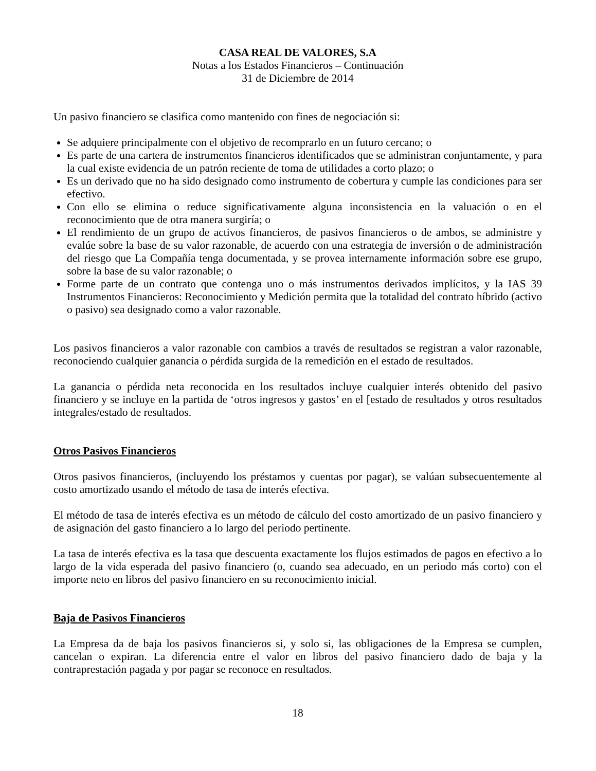CASA REAL DE VALORES, S.A
Notas a los Estados Financieros – Continuación
31 de Diciembre de 2014
Un pasivo financiero se clasifica como mantenido con fines de negociación si:
Se adquiere principalmente con el objetivo de recomprarlo en un futuro cercano; o
Es parte de una cartera de instrumentos financieros identificados que se administran conjuntamente, y para la cual existe evidencia de un patrón reciente de toma de utilidades a corto plazo; o
Es un derivado que no ha sido designado como instrumento de cobertura y cumple las condiciones para ser efectivo.
Con ello se elimina o reduce significativamente alguna inconsistencia en la valuación o en el reconocimiento que de otra manera surgiría; o
El rendimiento de un grupo de activos financieros, de pasivos financieros o de ambos, se administre y evalúe sobre la base de su valor razonable, de acuerdo con una estrategia de inversión o de administración del riesgo que La Compañía tenga documentada, y se provea internamente información sobre ese grupo, sobre la base de su valor razonable; o
Forme parte de un contrato que contenga uno o más instrumentos derivados implícitos, y la IAS 39 Instrumentos Financieros: Reconocimiento y Medición permita que la totalidad del contrato híbrido (activo o pasivo) sea designado como a valor razonable.
Los pasivos financieros a valor razonable con cambios a través de resultados se registran a valor razonable, reconociendo cualquier ganancia o pérdida surgida de la remedición en el estado de resultados.
La ganancia o pérdida neta reconocida en los resultados incluye cualquier interés obtenido del pasivo financiero y se incluye en la partida de ‘otros ingresos y gastos’ en el [estado de resultados y otros resultados integrales/estado de resultados.
Otros Pasivos Financieros
Otros pasivos financieros, (incluyendo los préstamos y cuentas por pagar), se valúan subsecuentemente al costo amortizado usando el método de tasa de interés efectiva.
El método de tasa de interés efectiva es un método de cálculo del costo amortizado de un pasivo financiero y de asignación del gasto financiero a lo largo del periodo pertinente.
La tasa de interés efectiva es la tasa que descuenta exactamente los flujos estimados de pagos en efectivo a lo largo de la vida esperada del pasivo financiero (o, cuando sea adecuado, en un periodo más corto) con el importe neto en libros del pasivo financiero en su reconocimiento inicial.
Baja de Pasivos Financieros
La Empresa da de baja los pasivos financieros si, y solo si, las obligaciones de la Empresa se cumplen, cancelan o expiran. La diferencia entre el valor en libros del pasivo financiero dado de baja y la contraprestación pagada y por pagar se reconoce en resultados.
18